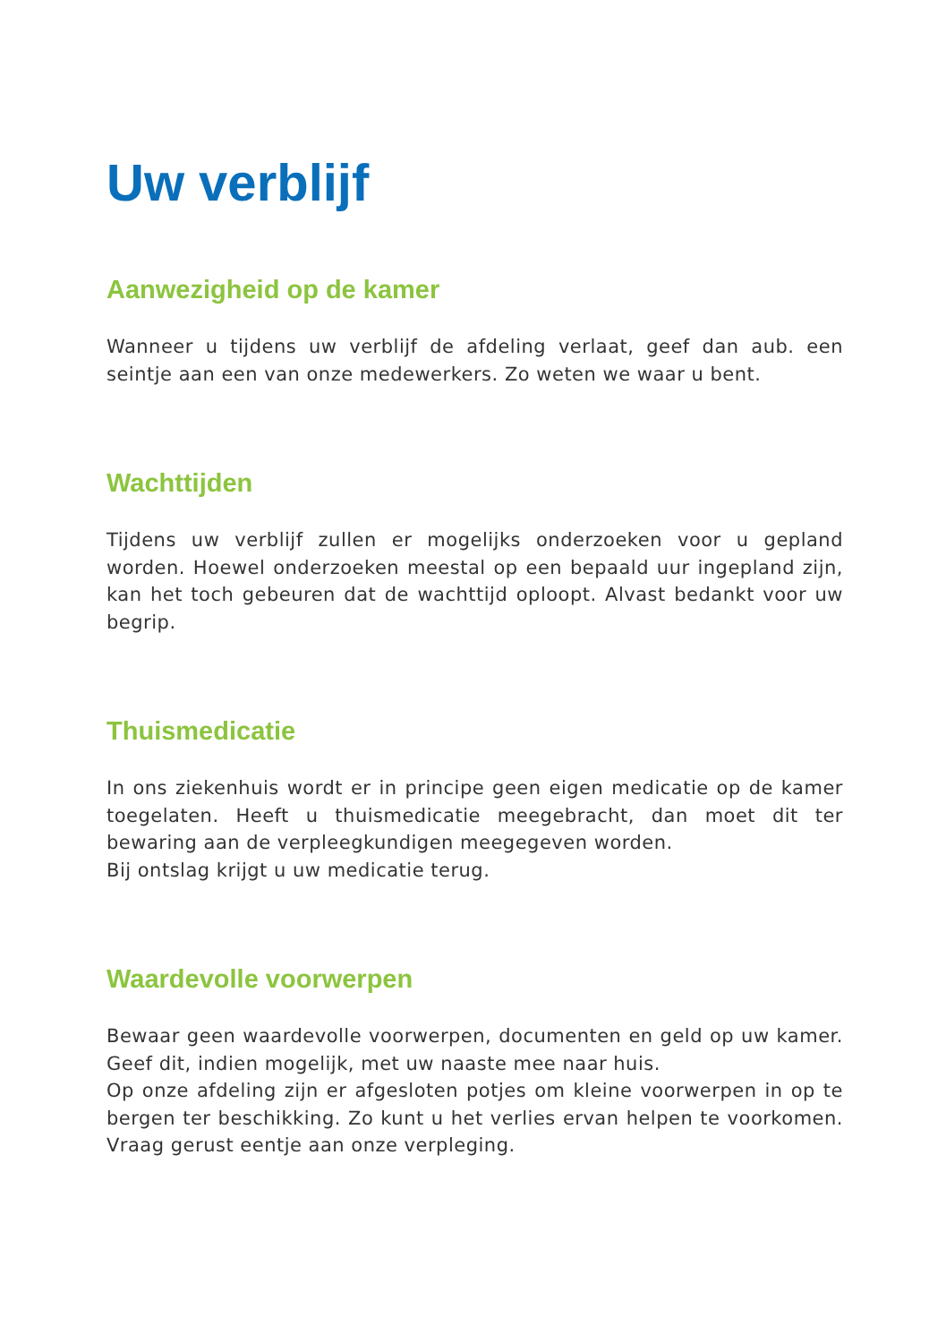Uw verblijf
Aanwezigheid op de kamer
Wanneer u tijdens uw verblijf de afdeling verlaat, geef dan aub. een seintje aan een van onze medewerkers. Zo weten we waar u bent.
Wachttijden
Tijdens uw verblijf zullen er mogelijks onderzoeken voor u gepland worden. Hoewel onderzoeken meestal op een bepaald uur ingepland zijn, kan het toch gebeuren dat de wachttijd oploopt. Alvast bedankt voor uw begrip.
Thuismedicatie
In ons ziekenhuis wordt er in principe geen eigen medicatie op de kamer toegelaten. Heeft u thuismedicatie meegebracht, dan moet dit ter bewaring aan de verpleegkundigen meegegeven worden.
Bij ontslag krijgt u uw medicatie terug.
Waardevolle voorwerpen
Bewaar geen waardevolle voorwerpen, documenten en geld op uw kamer. Geef dit, indien mogelijk, met uw naaste mee naar huis.
Op onze afdeling zijn er afgesloten potjes om kleine voorwerpen in op te bergen ter beschikking. Zo kunt u het verlies ervan helpen te voorkomen. Vraag gerust eentje aan onze verpleging.